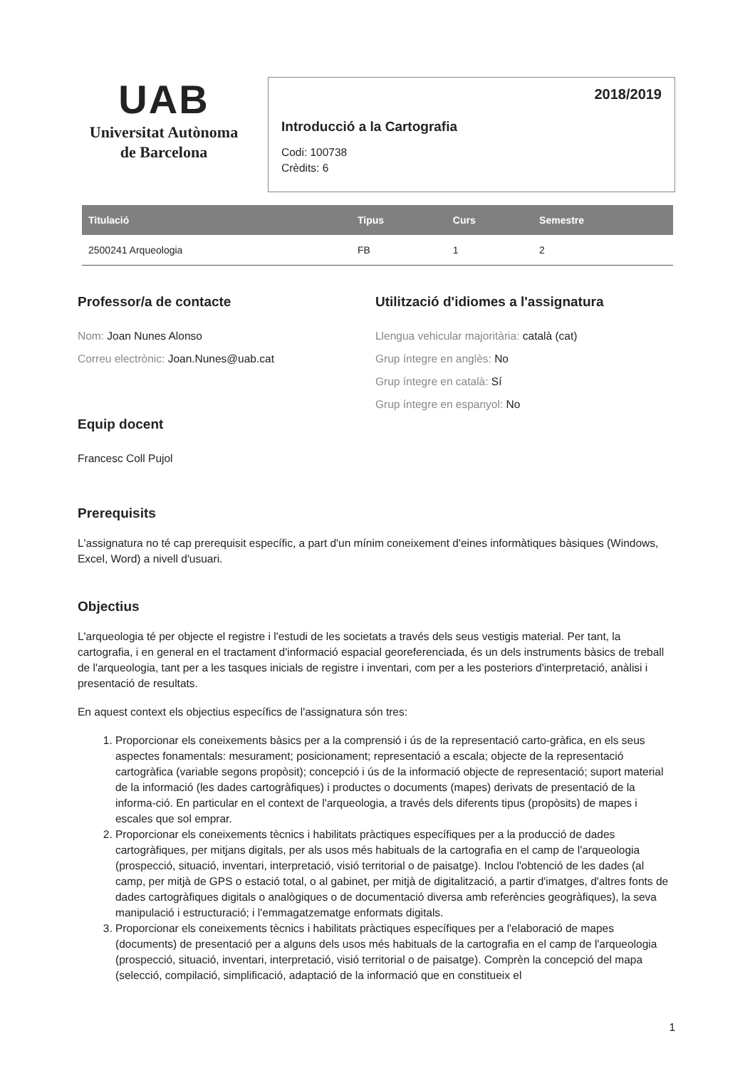UAB
Universitat Autònoma
de Barcelona
2018/2019
Introducció a la Cartografia
Codi: 100738
Crèdits: 6
| Titulació | Tipus | Curs | Semestre |
| --- | --- | --- | --- |
| 2500241 Arqueologia | FB | 1 | 2 |
Professor/a de contacte
Nom: Joan Nunes Alonso
Correu electrònic: Joan.Nunes@uab.cat
Equip docent
Francesc Coll Pujol
Utilització d'idiomes a l'assignatura
Llengua vehicular majoritària: català (cat)
Grup íntegre en anglès: No
Grup íntegre en català: Sí
Grup íntegre en espanyol: No
Prerequisits
L'assignatura no té cap prerequisit específic, a part d'un mínim coneixement d'eines informàtiques bàsiques (Windows, Excel, Word) a nivell d'usuari.
Objectius
L'arqueologia té per objecte el registre i l'estudi de les societats a través dels seus vestigis material. Per tant, la cartografia, i en general en el tractament d'informació espacial georeferenciada, és un dels instruments bàsics de treball de l'arqueologia, tant per a les tasques inicials de registre i inventari, com per a les posteriors d'interpretació, anàlisi i presentació de resultats.
En aquest context els objectius específics de l'assignatura són tres:
1. Proporcionar els coneixements bàsics per a la comprensió i ús de la representació carto-gràfica, en els seus aspectes fonamentals: mesurament; posicionament; representació a escala; objecte de la representació cartogràfica (variable segons propòsit); concepció i ús de la informació objecte de representació; suport material de la informació (les dades cartogràfiques) i productes o documents (mapes) derivats de presentació de la informa-ció. En particular en el context de l'arqueologia, a través dels diferents tipus (propòsits) de mapes i escales que sol emprar.
2. Proporcionar els coneixements tècnics i habilitats pràctiques específiques per a la producció de dades cartogràfiques, per mitjans digitals, per als usos més habituals de la cartografia en el camp de l'arqueologia (prospecció, situació, inventari, interpretació, visió territorial o de paisatge). Inclou l'obtenció de les dades (al camp, per mitjà de GPS o estació total, o al gabinet, per mitjà de digitalització, a partir d'imatges, d'altres fonts de dades cartogràfiques digitals o analògiques o de documentació diversa amb referències geogràfiques), la seva manipulació i estructuració; i l'emmagatzematge enformats digitals.
3. Proporcionar els coneixements tècnics i habilitats pràctiques específiques per a l'elaboració de mapes (documents) de presentació per a alguns dels usos més habituals de la cartografia en el camp de l'arqueologia (prospecció, situació, inventari, interpretació, visió territorial o de paisatge). Comprèn la concepció del mapa (selecció, compilació, simplificació, adaptació de la informació que en constitueix el
1